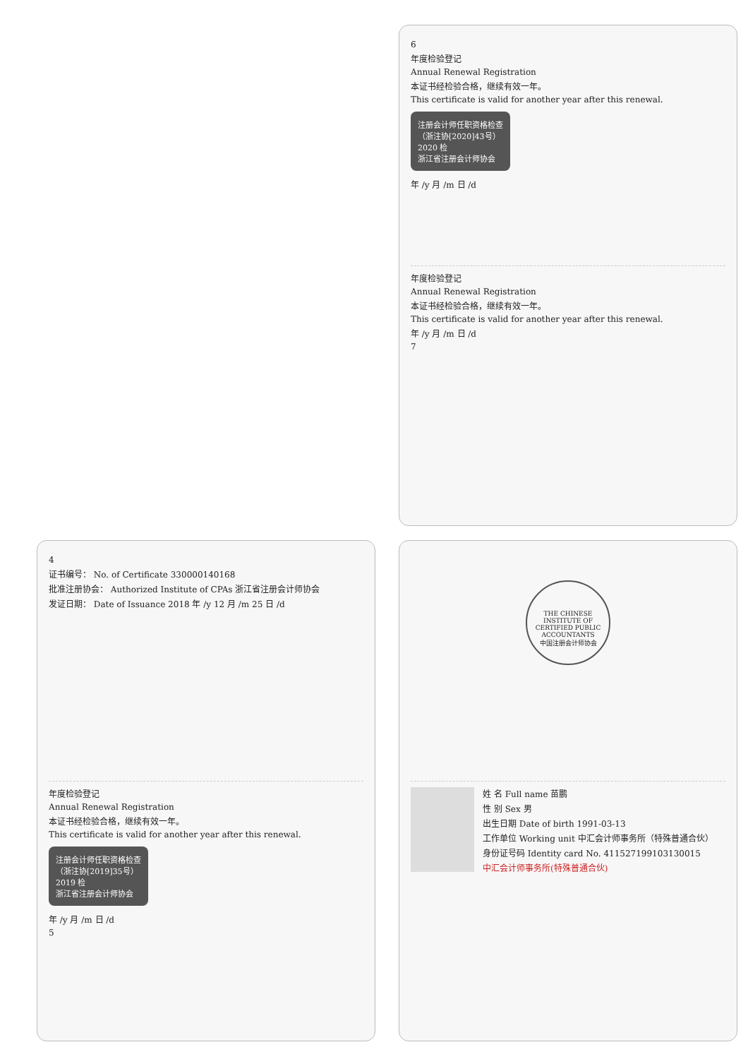6
年度检验登记
Annual Renewal Registration
本证书经检验合格，继续有效一年。
This certificate is valid for another year after this renewal.
注册会计师任职资格检查
（浙注协[2020]43号）
2020 检
浙江省注册会计师协会
年 /y 月 /m 日 /d
年度检验登记
Annual Renewal Registration
本证书经检验合格，继续有效一年。
This certificate is valid for another year after this renewal.
年 /y 月 /m 日 /d
7
4
证书编号： No. of Certificate 330000140168
批准注册协会： Authorized Institute of CPAs 浙江省注册会计师协会
发证日期： Date of Issuance 2018 年 /y 12 月 /m 25 日 /d
年度检验登记
Annual Renewal Registration
本证书经检验合格，继续有效一年。
This certificate is valid for another year after this renewal.
注册会计师任职资格检查
（浙注协[2019]35号）
2019 检
浙江省注册会计师协会
年 /y 月 /m 日 /d
5
THE CHINESE INSTITUTE OF CERTIFIED PUBLIC ACCOUNTANTS
中国注册会计师协会
姓 名 Full name 苗鹏
性 别 Sex 男
出生日期 Date of birth 1991-03-13
工作单位 Working unit 中汇会计师事务所（特殊普通合伙）
身份证号码 Identity card No. 411527199103130015
中汇会计师事务所(特殊普通合伙)